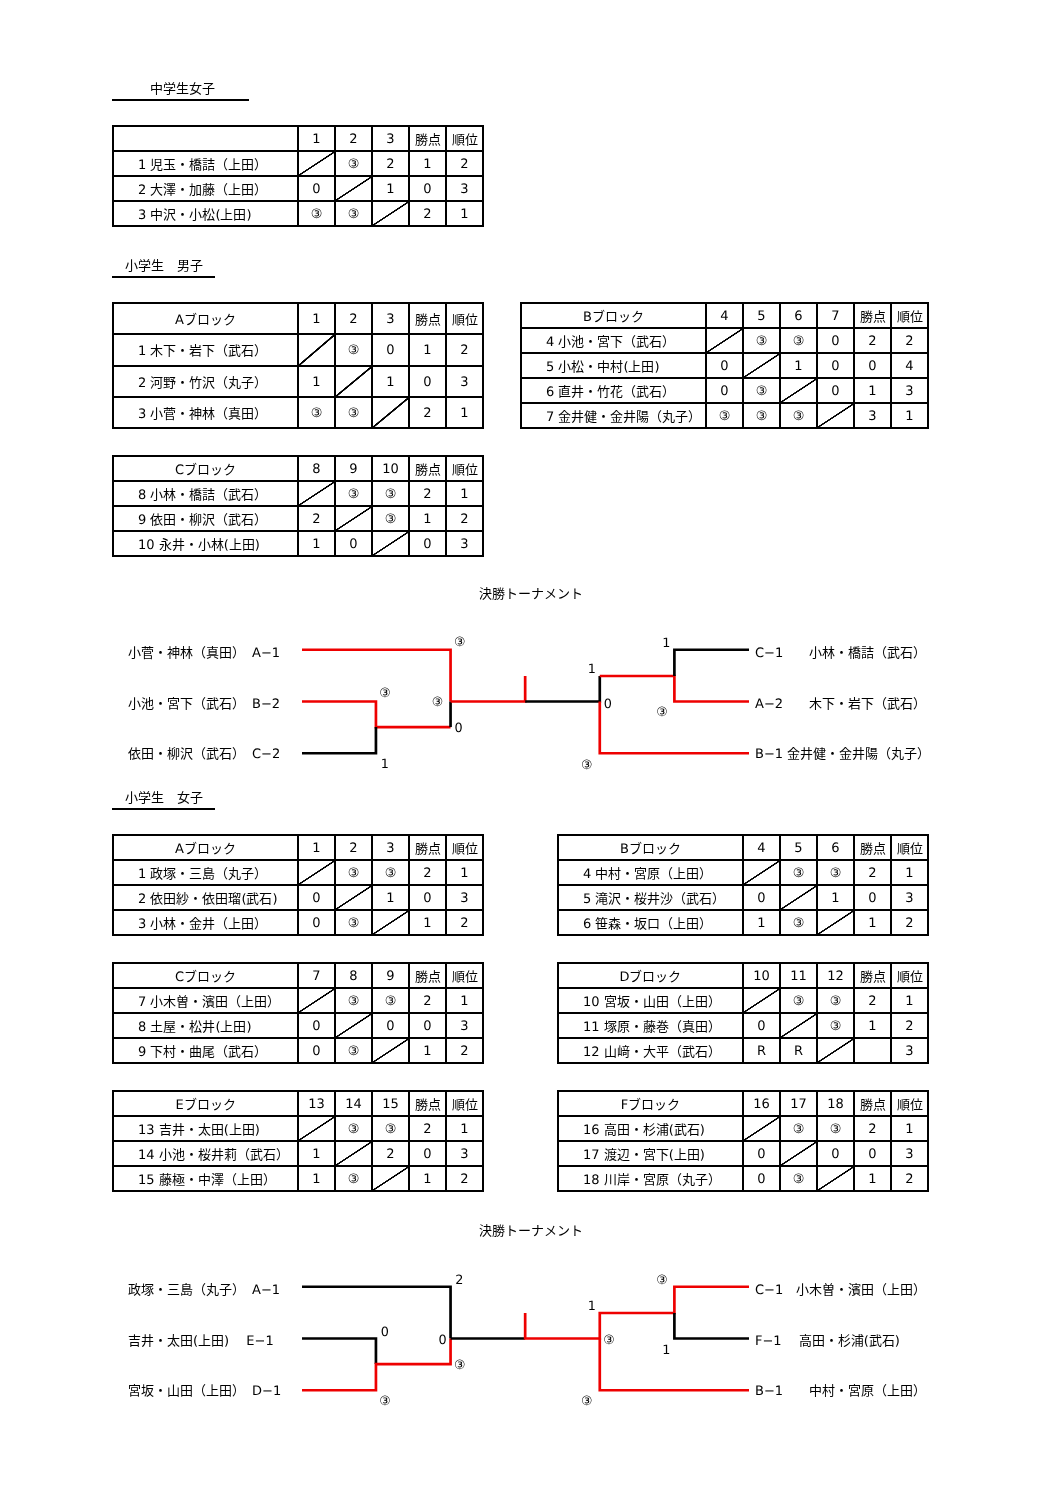中学生女子
| | 1 | 2 | 3 | 勝点 | 順位 |
| --- | --- | --- | --- | --- | --- |
| 1 児玉・橋詰（上田） | | ③ | 2 | 1 | 2 |
| 2 大澤・加藤（上田） | 0 | | 1 | 0 | 3 |
| 3 中沢・小松(上田) | ③ | ③ | | 2 | 1 |
小学生　男子
| Aブロック | 1 | 2 | 3 | 勝点 | 順位 |
| --- | --- | --- | --- | --- | --- |
| 1 木下・岩下（武石） | | ③ | 0 | 1 | 2 |
| 2 河野・竹沢（丸子） | 1 | | 1 | 0 | 3 |
| 3 小菅・神林（真田） | ③ | ③ | | 2 | 1 |
| Bブロック | 4 | 5 | 6 | 7 | 勝点 | 順位 |
| --- | --- | --- | --- | --- | --- | --- |
| 4 小池・宮下（武石） | | ③ | ③ | 0 | 2 | 2 |
| 5 小松・中村(上田) | 0 | | 1 | 0 | 0 | 4 |
| 6 直井・竹花（武石） | 0 | ③ | | 0 | 1 | 3 |
| 7 金井健・金井陽（丸子） | ③ | ③ | ③ | | 3 | 1 |
| Cブロック | 8 | 9 | 10 | 勝点 | 順位 |
| --- | --- | --- | --- | --- | --- |
| 8 小林・橋詰（武石） | | ③ | ③ | 2 | 1 |
| 9 依田・柳沢（武石） | 2 | | ③ | 1 | 2 |
| 10 永井・小林(上田) | 1 | 0 | | 0 | 3 |
決勝トーナメント
小菅・神林（真田）　A−1
小池・宮下（武石）　B−2
依田・柳沢（武石）　C−2
③
③
③
0
1
1
0
③
1
③
C−1　　小林・橋詰（武石）
A−2　　木下・岩下（武石）
B−1 金井健・金井陽（丸子）
小学生　女子
| Aブロック | 1 | 2 | 3 | 勝点 | 順位 |
| --- | --- | --- | --- | --- | --- |
| 1 政塚・三島（丸子） | | ③ | ③ | 2 | 1 |
| 2 依田紗・依田瑠(武石) | 0 | | 1 | 0 | 3 |
| 3 小林・金井（上田） | 0 | ③ | | 1 | 2 |
| Bブロック | 4 | 5 | 6 | 勝点 | 順位 |
| --- | --- | --- | --- | --- | --- |
| 4 中村・宮原（上田） | | ③ | ③ | 2 | 1 |
| 5 滝沢・桜井沙（武石） | 0 | | 1 | 0 | 3 |
| 6 笹森・坂口（上田） | 1 | ③ | | 1 | 2 |
| Cブロック | 7 | 8 | 9 | 勝点 | 順位 |
| --- | --- | --- | --- | --- | --- |
| 7 小木曽・濱田（上田） | | ③ | ③ | 2 | 1 |
| 8 土屋・松井(上田) | 0 | | 0 | 0 | 3 |
| 9 下村・曲尾（武石） | 0 | ③ | | 1 | 2 |
| Dブロック | 10 | 11 | 12 | 勝点 | 順位 |
| --- | --- | --- | --- | --- | --- |
| 10 宮坂・山田（上田） | | ③ | ③ | 2 | 1 |
| 11 塚原・藤巻（真田） | 0 | | ③ | 1 | 2 |
| 12 山﨑・大平（武石） | R | R | | | 3 |
| Eブロック | 13 | 14 | 15 | 勝点 | 順位 |
| --- | --- | --- | --- | --- | --- |
| 13 吉井・太田(上田) | | ③ | ③ | 2 | 1 |
| 14 小池・桜井莉（武石） | 1 | | 2 | 0 | 3 |
| 15 藤極・中澤（上田） | 1 | ③ | | 1 | 2 |
| Fブロック | 16 | 17 | 18 | 勝点 | 順位 |
| --- | --- | --- | --- | --- | --- |
| 16 高田・杉浦(武石) | | ③ | ③ | 2 | 1 |
| 17 渡辺・宮下(上田) | 0 | | 0 | 0 | 3 |
| 18 川岸・宮原（丸子） | 0 | ③ | | 1 | 2 |
決勝トーナメント
政塚・三島（丸子）　A−1
吉井・太田(上田)　 E−1
宮坂・山田（上田）　D−1
2
0
0
③
③
1
③
③
1
③
C−1　小木曽・濱田（上田）
F−1　 高田・杉浦(武石)
B−1　　中村・宮原（上田）